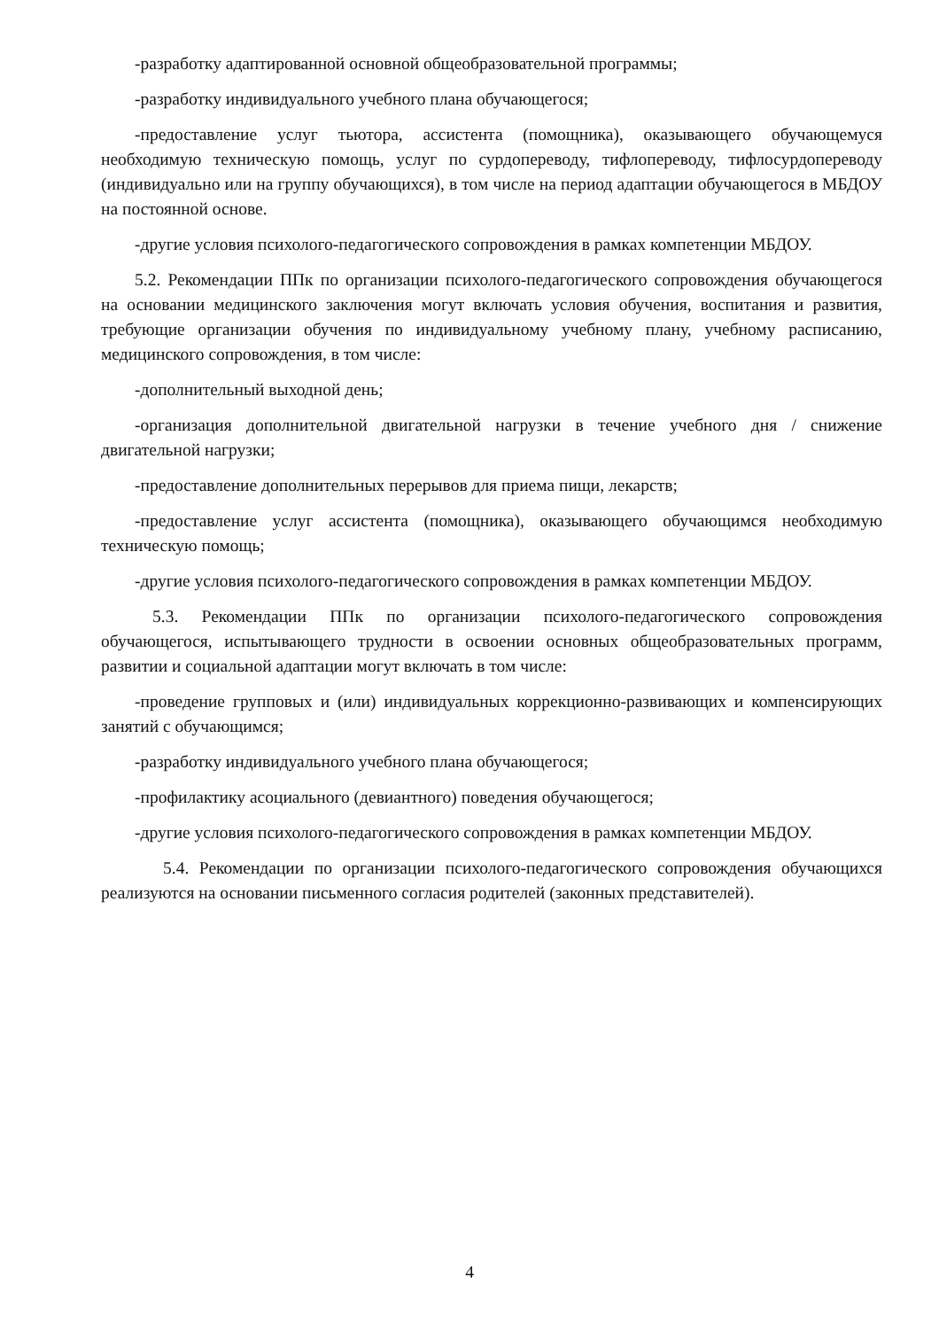-разработку адаптированной основной общеобразовательной программы;
-разработку индивидуального учебного плана обучающегося;
-предоставление услуг тьютора, ассистента (помощника), оказывающего обучающемуся необходимую техническую помощь, услуг по сурдопереводу, тифлопереводу, тифлосурдопереводу (индивидуально или на группу обучающихся), в том числе на период адаптации обучающегося в МБДОУ на постоянной основе.
-другие условия психолого-педагогического сопровождения в рамках компетенции МБДОУ.
5.2. Рекомендации ППк по организации психолого-педагогического сопровождения обучающегося на основании медицинского заключения могут включать условия обучения, воспитания и развития, требующие организации обучения по индивидуальному учебному плану, учебному расписанию, медицинского сопровождения, в том числе:
-дополнительный выходной день;
-организация дополнительной двигательной нагрузки в течение учебного дня / снижение двигательной нагрузки;
-предоставление дополнительных перерывов для приема пищи, лекарств;
-предоставление услуг ассистента (помощника), оказывающего обучающимся необходимую техническую помощь;
-другие условия психолого-педагогического сопровождения в рамках компетенции МБДОУ.
5.3. Рекомендации ППк по организации психолого-педагогического сопровождения обучающегося, испытывающего трудности в освоении основных общеобразовательных программ, развитии и социальной адаптации могут включать в том числе:
-проведение групповых и (или) индивидуальных коррекционно-развивающих и компенсирующих занятий с обучающимся;
-разработку индивидуального учебного плана обучающегося;
-профилактику асоциального (девиантного) поведения обучающегося;
-другие условия психолого-педагогического сопровождения в рамках компетенции МБДОУ.
5.4. Рекомендации по организации психолого-педагогического сопровождения обучающихся реализуются на основании письменного согласия родителей (законных представителей).
4